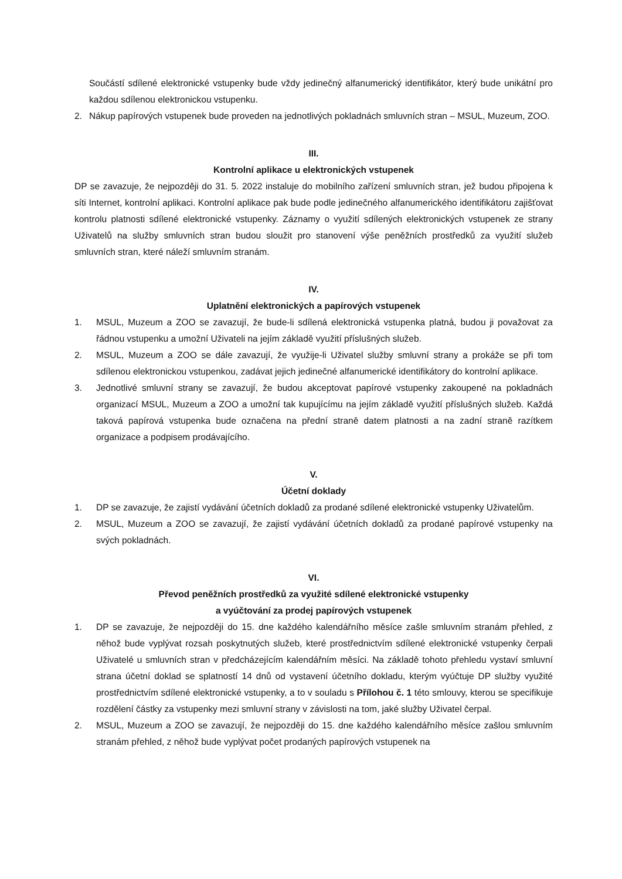Součástí sdílené elektronické vstupenky bude vždy jedinečný alfanumerický identifikátor, který bude unikátní pro každou sdílenou elektronickou vstupenku.
2. Nákup papírových vstupenek bude proveden na jednotlivých pokladnách smluvních stran – MSUL, Muzeum, ZOO.
III.
Kontrolní aplikace u elektronických vstupenek
DP se zavazuje, že nejpozději do 31. 5. 2022 instaluje do mobilního zařízení smluvních stran, jež budou připojena k síti Internet, kontrolní aplikaci. Kontrolní aplikace pak bude podle jedinečného alfanumerického identifikátoru zajišťovat kontrolu platnosti sdílené elektronické vstupenky. Záznamy o využití sdílených elektronických vstupenek ze strany Uživatelů na služby smluvních stran budou sloužit pro stanovení výše peněžních prostředků za využití služeb smluvních stran, které náleží smluvním stranám.
IV.
Uplatnění elektronických a papírových vstupenek
1. MSUL, Muzeum a ZOO se zavazují, že bude-li sdílená elektronická vstupenka platná, budou ji považovat za řádnou vstupenku a umožní Uživateli na jejím základě využití příslušných služeb.
2. MSUL, Muzeum a ZOO se dále zavazují, že využije-li Uživatel služby smluvní strany a prokáže se při tom sdílenou elektronickou vstupenkou, zadávat jejich jedinečné alfanumerické identifikátory do kontrolní aplikace.
3. Jednotlivé smluvní strany se zavazují, že budou akceptovat papírové vstupenky zakoupené na pokladnách organizací MSUL, Muzeum a ZOO a umožní tak kupujícímu na jejím základě využití příslušných služeb. Každá taková papírová vstupenka bude označena na přední straně datem platnosti a na zadní straně razítkem organizace a podpisem prodávajícího.
V.
Účetní doklady
1. DP se zavazuje, že zajistí vydávání účetních dokladů za prodané sdílené elektronické vstupenky Uživatelům.
2. MSUL, Muzeum a ZOO se zavazují, že zajistí vydávání účetních dokladů za prodané papírové vstupenky na svých pokladnách.
VI.
Převod peněžních prostředků za využité sdílené elektronické vstupenky
a vyúčtování za prodej papírových vstupenek
1. DP se zavazuje, že nejpozději do 15. dne každého kalendářního měsíce zašle smluvním stranám přehled, z něhož bude vyplývat rozsah poskytnutých služeb, které prostřednictvím sdílené elektronické vstupenky čerpali Uživatelé u smluvních stran v předcházejícím kalendářním měsíci. Na základě tohoto přehledu vystaví smluvní strana účetní doklad se splatností 14 dnů od vystavení účetního dokladu, kterým vyúčtuje DP služby využité prostřednictvím sdílené elektronické vstupenky, a to v souladu s Přílohou č. 1 této smlouvy, kterou se specifikuje rozdělení částky za vstupenky mezi smluvní strany v závislosti na tom, jaké služby Uživatel čerpal.
2. MSUL, Muzeum a ZOO se zavazují, že nejpozději do 15. dne každého kalendářního měsíce zašlou smluvním stranám přehled, z něhož bude vyplývat počet prodaných papírových vstupenek na